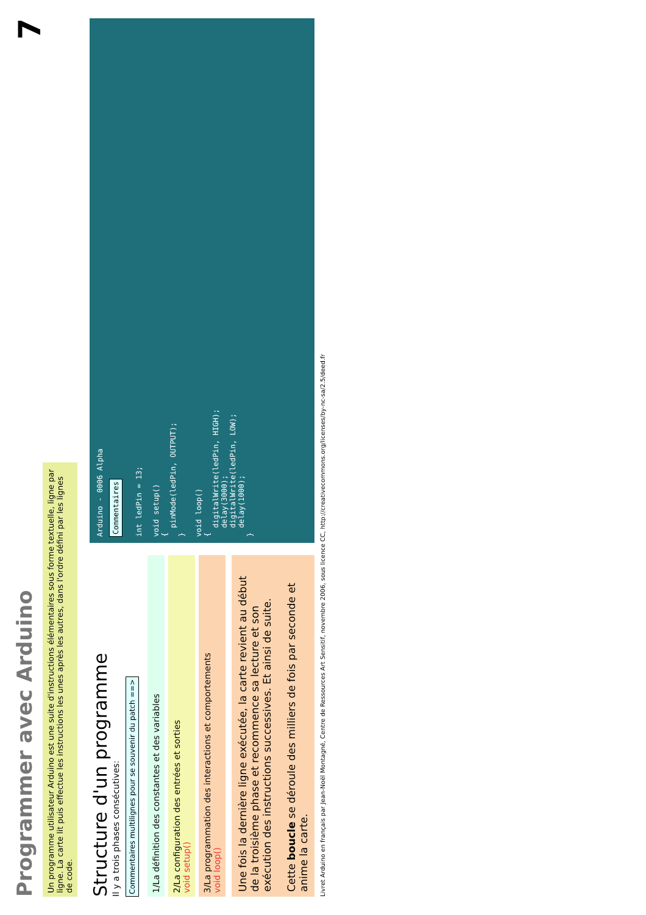7
Programmer avec Arduino
Un programme utilisateur Arduino est une suite d'instructions élémentaires sous forme textuelle, ligne par ligne. La carte lit puis effectue les instructions les unes après les autres, dans l'ordre défini par les lignes de code.
Structure d'un programme
Il y a trois phases consécutives:
Commentaires multilignes pour se souvenir du patch ==>
1/La définition des constantes et des variables
2/La configuration des entrées et sorties
void setup()
3/La programmation des interactions et comportements
void loop()
Une fois la dernière ligne exécutée, la carte revient au début de la troisième phase et recommence sa lecture et son exécution des instructions successives. Et ainsi de suite.
Cette boucle se déroule des milliers de fois par seconde et anime la carte.
Arduino - 0006 Alpha
Commentaires
int ledPin = 13;

void setup()
{
  pinMode(ledPin, OUTPUT);
}

void loop()
{
  digitalWrite(ledPin, HIGH);
  delay(3000);
  digitalWrite(ledPin, LOW);
  delay(1000);
}
Livret Arduino en français par Jean-Noël Montagné, Centre de Ressources Art Sensitif, novembre 2006, sous licence CC, http://creativecommons.org/licenses/by-nc-sa/2.5/deed.fr